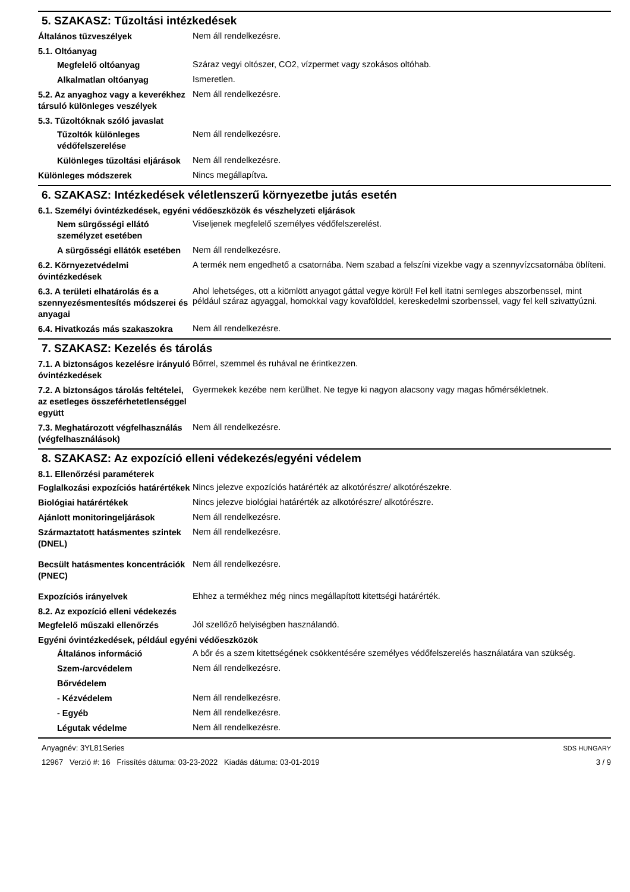5. SZAKASZ: Tűzoltási intézkedések
Általános tűzveszélyek
Nem áll rendelkezésre.
5.1. Oltóanyag
Megfelelő oltóanyag
Száraz vegyi oltószer, CO2, vízpermet vagy szokásos oltóhab.
Alkalmatlan oltóanyag
Ismeretlen.
5.2. Az anyaghoz vagy a keverékhez társuló különleges veszélyek
Nem áll rendelkezésre.
5.3. Tűzoltóknak szóló javaslat
Tűzoltók különleges védőfelszerelése
Nem áll rendelkezésre.
Különleges tűzoltási eljárások
Nem áll rendelkezésre.
Különleges módszerek
Nincs megállapítva.
6. SZAKASZ: Intézkedések véletlenszerű környezetbe jutás esetén
6.1. Személyi óvintézkedések, egyéni védőeszközök és vészhelyzeti eljárások
Nem sürgősségi ellátó személyzet esetében
Viseljenek megfelelő személyes védőfelszerelést.
A sürgősségi ellátók esetében
Nem áll rendelkezésre.
6.2. Környezetvédelmi óvintézkedések
A termék nem engedhető a csatornába. Nem szabad a felszíni vizekbe vagy a szennyvízcsatornába öblíteni.
6.3. A területi elhatárolás és a szennyezésmentesítés módszerei és anyagai
Ahol lehetséges, ott a kiömlött anyagot gáttal vegye körül! Fel kell itatni semleges abszorbenssel, mint például száraz agyaggal, homokkal vagy kovafölddel, kereskedelmi szorbenssel, vagy fel kell szivattyúzni.
6.4. Hivatkozás más szakaszokra
Nem áll rendelkezésre.
7. SZAKASZ: Kezelés és tárolás
7.1. A biztonságos kezelésre irányuló óvintézkedések
Bőrrel, szemmel és ruhával ne érintkezzen.
7.2. A biztonságos tárolás feltételei, az esetleges összeférhetetlenséggel együtt
Gyermekek kezébe nem kerülhet. Ne tegye ki nagyon alacsony vagy magas hőmérsékletnek.
7.3. Meghatározott végfelhasználás (végfelhasználások)
Nem áll rendelkezésre.
8. SZAKASZ: Az expozíció elleni védekezés/egyéni védelem
8.1. Ellenőrzési paraméterek
Foglalkozási expozíciós határértékek
Nincs jelezve expozíciós határérték az alkotórészre/ alkotórészekre.
Biológiai határértékek
Nincs jelezve biológiai határérték az alkotórészre/ alkotórészre.
Ajánlott monitoringeljárások
Nem áll rendelkezésre.
Származtatott hatásmentes szintek (DNEL)
Nem áll rendelkezésre.
Becsült hatásmentes koncentrációk (PNEC)
Nem áll rendelkezésre.
Expozíciós irányelvek
Ehhez a termékhez még nincs megállapított kitettségi határérték.
8.2. Az expozíció elleni védekezés
Megfelelő műszaki ellenőrzés
Jól szellőző helyiségben használandó.
Egyéni óvintézkedések, például egyéni védőeszközök
Általános információ
A bőr és a szem kitettségének csökkentésére személyes védőfelszerelés használatára van szükség.
Szem-/arcvédelem
Nem áll rendelkezésre.
Bőrvédelem
- Kézvédelem
Nem áll rendelkezésre.
- Egyéb
Nem áll rendelkezésre.
Légutak védelme
Nem áll rendelkezésre.
Anyagnév: 3YL81Series
12967 Verzió #: 16 Frissítés dátuma: 03-23-2022 Kiadás dátuma: 03-01-2019
SDS HUNGARY
3 / 9